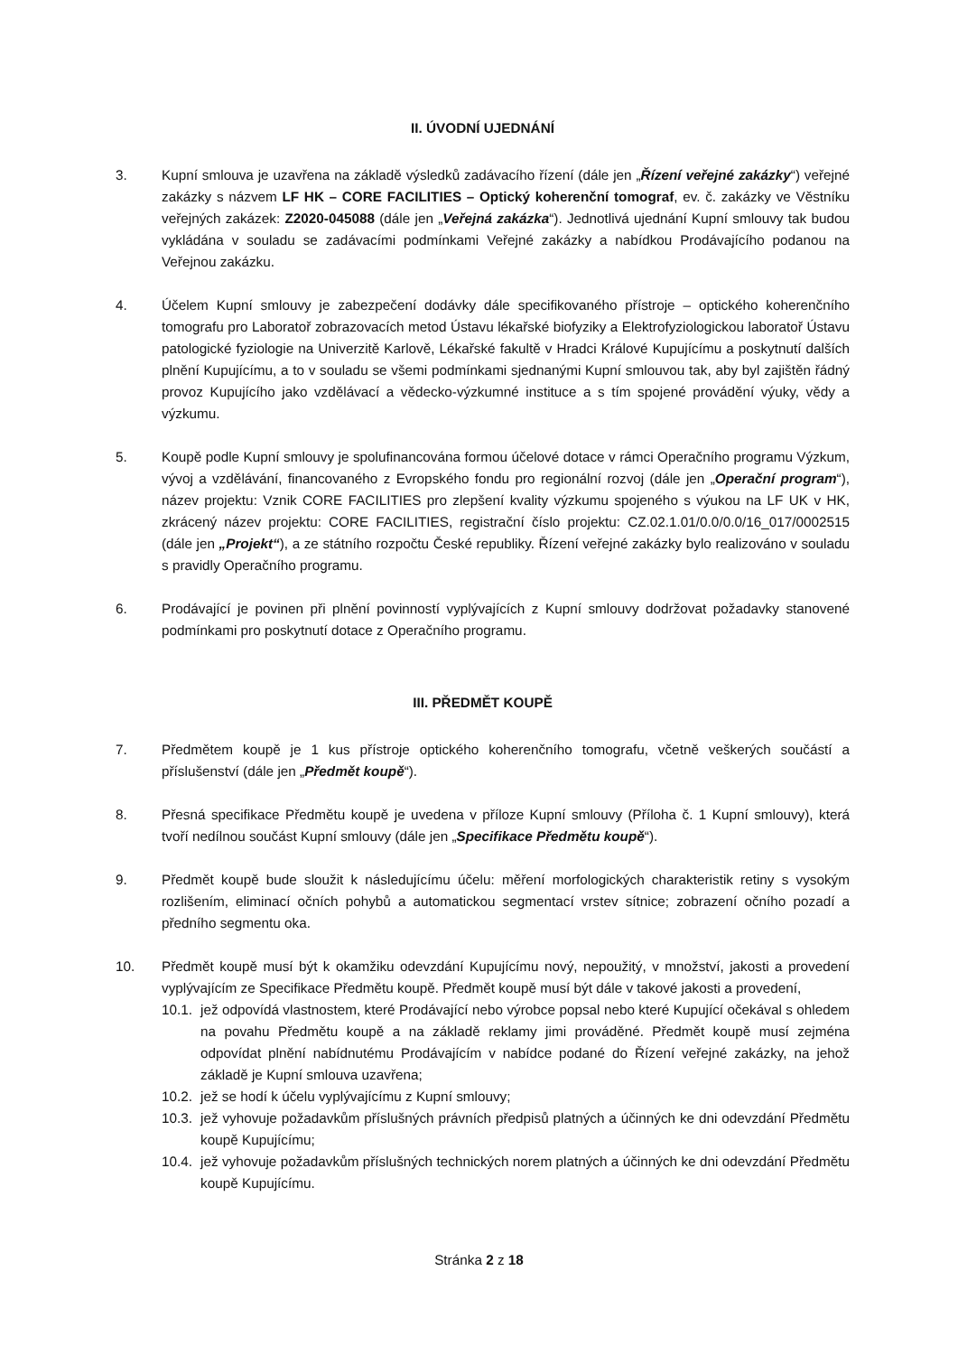II. ÚVODNÍ UJEDNÁNÍ
3. Kupní smlouva je uzavřena na základě výsledků zadávacího řízení (dále jen „Řízení veřejné zakázky“) veřejné zakázky s názvem LF HK – CORE FACILITIES – Optický koherenční tomograf, ev. č. zakázky ve Věstníku veřejných zakázek: Z2020-045088 (dále jen „Veřejná zakázka“). Jednotlivá ujednání Kupní smlouvy tak budou vykládána v souladu se zadávacími podmínkami Veřejné zakázky a nabídkou Prodávajícího podanou na Veřejnou zakázku.
4. Účelem Kupní smlouvy je zabezpečení dodávky dále specifikovaného přístroje – optického koherenčního tomografu pro Laboratoř zobrazovacích metod Ústavu lékařské biofyziky a Elektrofyziologickou laboratoř Ústavu patologické fyziologie na Univerzitě Karlově, Lékařské fakultě v Hradci Králové Kupujícímu a poskytnutí dalších plnění Kupujícímu, a to v souladu se všemi podmínkami sjednanými Kupní smlouvou tak, aby byl zajištěn řádný provoz Kupujícího jako vzdělávací a vědecko-výzkumné instituce a s tím spojené provádění výuky, vědy a výzkumu.
5. Koupě podle Kupní smlouvy je spolufinancována formou účelové dotace v rámci Operačního programu Výzkum, vývoj a vzdělávání, financovaného z Evropského fondu pro regionální rozvoj (dále jen „Operační program“), název projektu: Vznik CORE FACILITIES pro zlepšení kvality výzkumu spojeného s výukou na LF UK v HK, zkrácený název projektu: CORE FACILITIES, registrační číslo projektu: CZ.02.1.01/0.0/0.0/16_017/0002515 (dále jen „Projekt“), a ze státního rozpočtu České republiky. Řízení veřejné zakázky bylo realizováno v souladu s pravidly Operačního programu.
6. Prodávající je povinen při plnění povinností vyplývajících z Kupní smlouvy dodržovat požadavky stanovené podmínkami pro poskytnutí dotace z Operačního programu.
III. PŘEDMĚT KOUPĚ
7. Předmětem koupě je 1 kus přístroje optického koherenčního tomografu, včetně veškerých součástí a příslušenství (dále jen „Předmět koupě“).
8. Přesná specifikace Předmětu koupě je uvedena v příloze Kupní smlouvy (Příloha č. 1 Kupní smlouvy), která tvoří nedílnou součást Kupní smlouvy (dále jen „Specifikace Předmětu koupě“).
9. Předmět koupě bude sloužit k následujícímu účelu: měření morfologických charakteristik retiny s vysokým rozlišením, eliminací očních pohybů a automatickou segmentací vrstev sítnice; zobrazení očního pozadí a předního segmentu oka.
10. Předmět koupě musí být k okamžiku odevzdání Kupujícímu nový, nepoužitý, v množství, jakosti a provedení vyplývajícím ze Specifikace Předmětu koupě. Předmět koupě musí být dále v takové jakosti a provedení,
10.1.
jež odpovídá vlastnostem, které Prodávající nebo výrobce popsal nebo které Kupující očekával s ohledem na povahu Předmětu koupě a na základě reklamy jimi prováděné. Předmět koupě musí zejména odpovídat plnění nabídnutému Prodávajícím v nabídce podané do Řízení veřejné zakázky, na jehož základě je Kupní smlouva uzavřena;
10.2.
jež se hodí k účelu vyplývajícímu z Kupní smlouvy;
10.3.
jež vyhovuje požadavkům příslušných právních předpisů platných a účinných ke dni odevzdání Předmětu koupě Kupujícímu;
10.4.
jež vyhovuje požadavkům příslušných technických norem platných a účinných ke dni odevzdání Předmětu koupě Kupujícímu.
Stránka 2 z 18